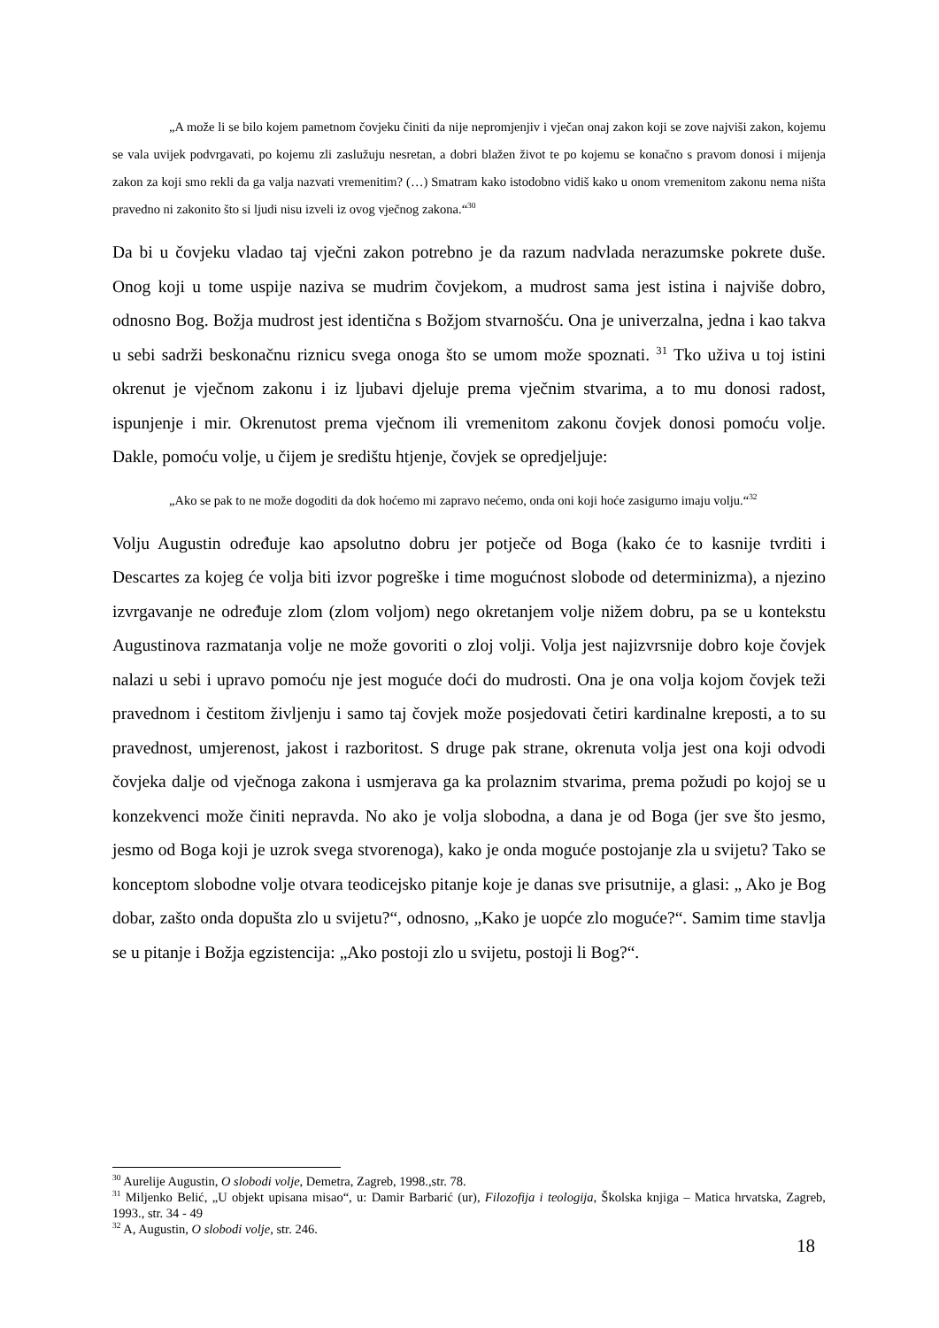„A može li se bilo kojem pametnom čovjeku činiti da nije nepromjenjiv i vječan onaj zakon koji se zove najviši zakon, kojemu se vala uvijek podvrgavati, po kojemu zli zaslužuju nesretan, a dobri blažen život te po kojemu se konačno s pravom donosi i mijenja zakon za koji smo rekli da ga valja nazvati vremenitim? (…) Smatram kako istodobno vidiš kako u onom vremenitom zakonu nema ništa pravedno ni zakonito što si ljudi nisu izveli iz ovog vječnog zakona.“<sup>30</sup>
Da bi u čovjeku vladao taj vječni zakon potrebno je da razum nadvlada nerazumske pokrete duše. Onog koji u tome uspije naziva se mudrim čovjekom, a mudrost sama jest istina i najviše dobro, odnosno Bog. Božja mudrost jest identična s Božjom stvarnošću. Ona je univerzalna, jedna i kao takva u sebi sadrži beskonačnu riznicu svega onoga što se umom može spoznati. <sup>31</sup> Tko uživa u toj istini okrenut je vječnom zakonu i iz ljubavi djeluje prema vječnim stvarima, a to mu donosi radost, ispunjenje i mir. Okrenutost prema vječnom ili vremenitom zakonu čovjek donosi pomoću volje. Dakle, pomoću volje, u čijem je središtu htjenje, čovjek se opredjeljuje:
„Ako se pak to ne može dogoditi da dok hoćemo mi zapravo nećemo, onda oni koji hoće zasigurno imaju volju.“<sup>32</sup>
Volju Augustin određuje kao apsolutno dobru jer potječe od Boga (kako će to kasnije tvrditi i Descartes za kojeg će volja biti izvor pogreške i time mogućnost slobode od determinizma), a njezino izvrgavanje ne određuje zlom (zlom voljom) nego okretanjem volje nižem dobru, pa se u kontekstu Augustinova razmatanja volje ne može govoriti o zloj volji. Volja jest najizvrsnije dobro koje čovjek nalazi u sebi i upravo pomoću nje jest moguće doći do mudrosti. Ona je ona volja kojom čovjek teži pravednom i čestitom življenju i samo taj čovjek može posjedovati četiri kardinalne kreposti, a to su pravednost, umjerenost, jakost i razboritost. S druge pak strane, okrenuta volja jest ona koji odvodi čovjeka dalje od vječnoga zakona i usmjerava ga ka prolaznim stvarima, prema požudi po kojoj se u konzekvenci može činiti nepravda. No ako je volja slobodna, a dana je od Boga (jer sve što jesmo, jesmo od Boga koji je uzrok svega stvorenoga), kako je onda moguće postojanje zla u svijetu? Tako se konceptom slobodne volje otvara teodicejsko pitanje koje je danas sve prisutnije, a glasi: „ Ako je Bog dobar, zašto onda dopušta zlo u svijetu?“, odnosno, „Kako je uopće zlo moguće?“. Samim time stavlja se u pitanje i Božja egzistencija: „Ako postoji zlo u svijetu, postoji li Bog?“.
<sup>30</sup> Aurelije Augustin, O slobodi volje, Demetra, Zagreb, 1998.,str. 78.
<sup>31</sup> Miljenko Belić, „U objekt upisana misao“, u: Damir Barbarić (ur), Filozofija i teologija, Školska knjiga – Matica hrvatska, Zagreb, 1993., str. 34 - 49
<sup>32</sup> A, Augustin, O slobodi volje, str. 246.
18